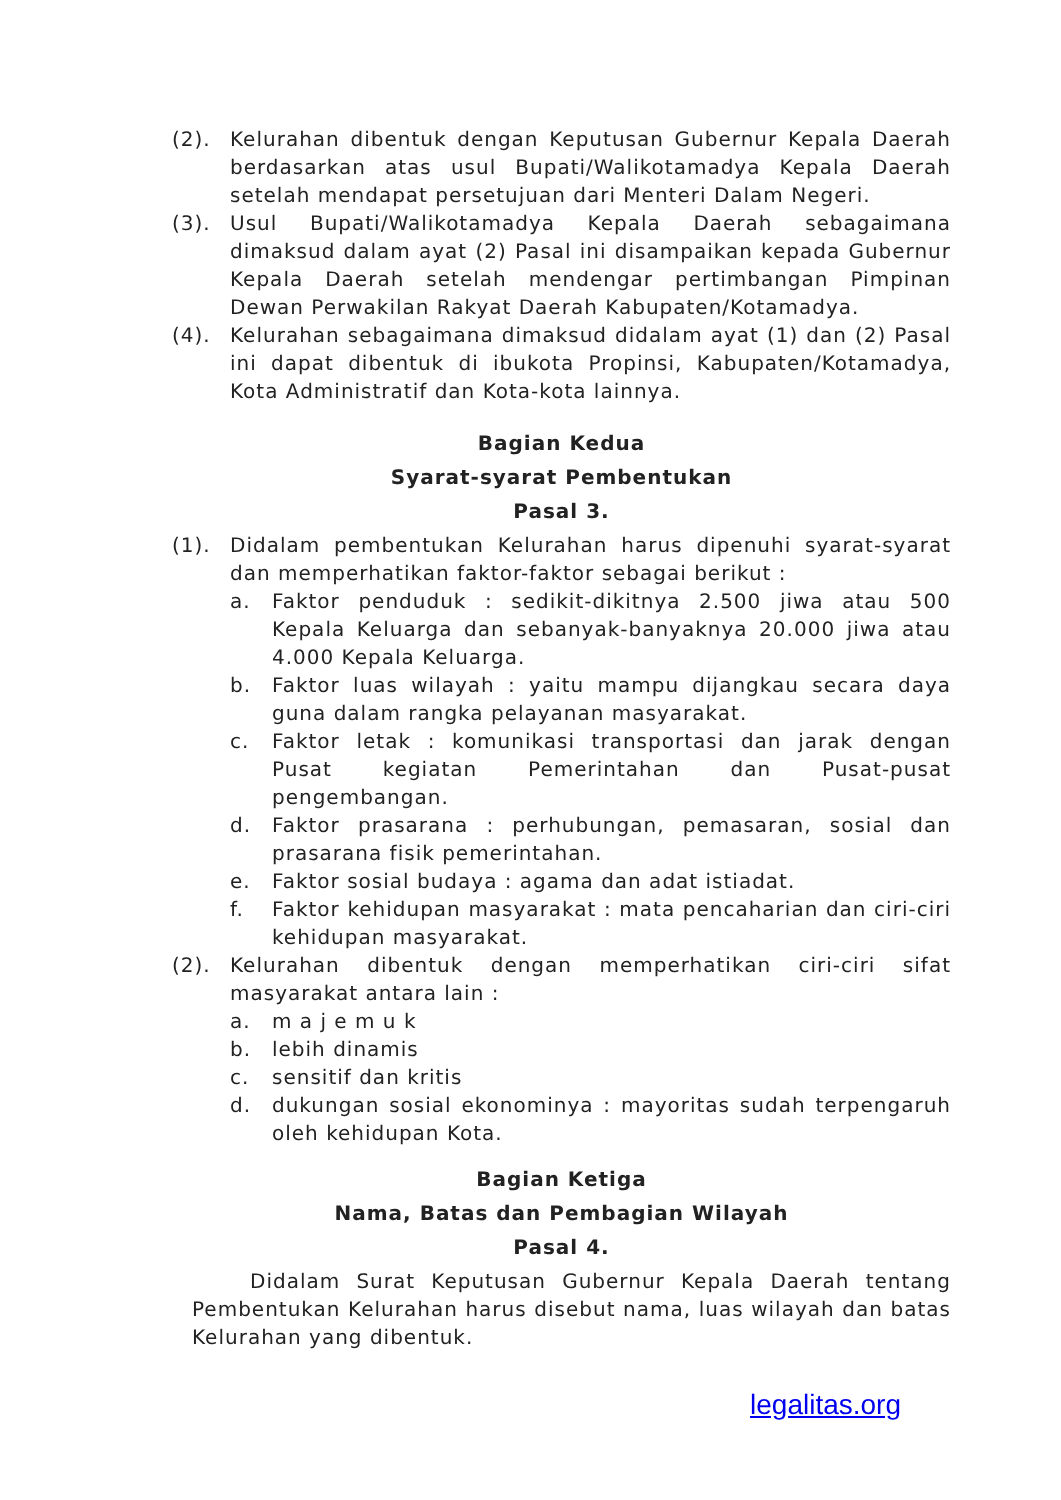(2). Kelurahan dibentuk dengan Keputusan Gubernur Kepala Daerah berdasarkan atas usul Bupati/Walikotamadya Kepala Daerah setelah mendapat persetujuan dari Menteri Dalam Negeri.
(3). Usul Bupati/Walikotamadya Kepala Daerah sebagaimana dimaksud dalam ayat (2) Pasal ini disampaikan kepada Gubernur Kepala Daerah setelah mendengar pertimbangan Pimpinan Dewan Perwakilan Rakyat Daerah Kabupaten/Kotamadya.
(4). Kelurahan sebagaimana dimaksud didalam ayat (1) dan (2) Pasal ini dapat dibentuk di ibukota Propinsi, Kabupaten/Kotamadya, Kota Administratif dan Kota-kota lainnya.
Bagian Kedua
Syarat-syarat Pembentukan
Pasal 3.
(1). Didalam pembentukan Kelurahan harus dipenuhi syarat-syarat dan memperhatikan faktor-faktor sebagai berikut :
a. Faktor penduduk : sedikit-dikitnya 2.500 jiwa atau 500 Kepala Keluarga dan sebanyak-banyaknya 20.000 jiwa atau 4.000 Kepala Keluarga.
b. Faktor luas wilayah : yaitu mampu dijangkau secara daya guna dalam rangka pelayanan masyarakat.
c. Faktor letak : komunikasi transportasi dan jarak dengan Pusat kegiatan Pemerintahan dan Pusat-pusat pengembangan.
d. Faktor prasarana : perhubungan, pemasaran, sosial dan prasarana fisik pemerintahan.
e. Faktor sosial budaya : agama dan adat istiadat.
f. Faktor kehidupan masyarakat : mata pencaharian dan ciri-ciri kehidupan masyarakat.
(2). Kelurahan dibentuk dengan memperhatikan ciri-ciri sifat masyarakat antara lain :
a. m a j e m u k
b. lebih dinamis
c. sensitif dan kritis
d. dukungan sosial ekonominya : mayoritas sudah terpengaruh oleh kehidupan Kota.
Bagian Ketiga
Nama, Batas dan Pembagian Wilayah
Pasal 4.
Didalam Surat Keputusan Gubernur Kepala Daerah tentang Pembentukan Kelurahan harus disebut nama, luas wilayah dan batas Kelurahan yang dibentuk.
legalitas.org